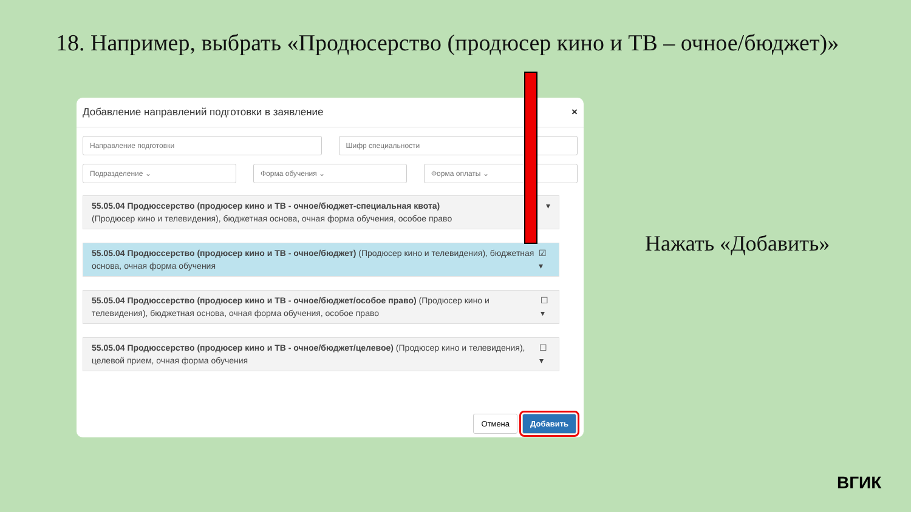18. Например, выбрать «Продюсерство (продюсер кино и ТВ – очное/бюджет)»
Добавление направлений подготовки в заявление ×
Направление подготовки Шифр специальности
Подразделение ⌄ Форма обучения ⌄ Форма оплаты ⌄
55.05.04 Продюссерство (продюсер кино и ТВ - очное/бюджет-специальная квота)
(Продюсер кино и телевидения), бюджетная основа, очная форма обучения, особое право ▾
55.05.04 Продюссерство (продюсер кино и ТВ - очное/бюджет) (Продюсер кино и телевидения), бюджетная основа, очная форма обучения ☑ ▾
55.05.04 Продюссерство (продюсер кино и ТВ - очное/бюджет/особое право) (Продюсер кино и телевидения), бюджетная основа, очная форма обучения, особое право ☐ ▾
55.05.04 Продюссерство (продюсер кино и ТВ - очное/бюджет/целевое) (Продюсер кино и телевидения), целевой прием, очная форма обучения ☐ ▾
Отмена Добавить
Нажать «Добавить»
ВГИК